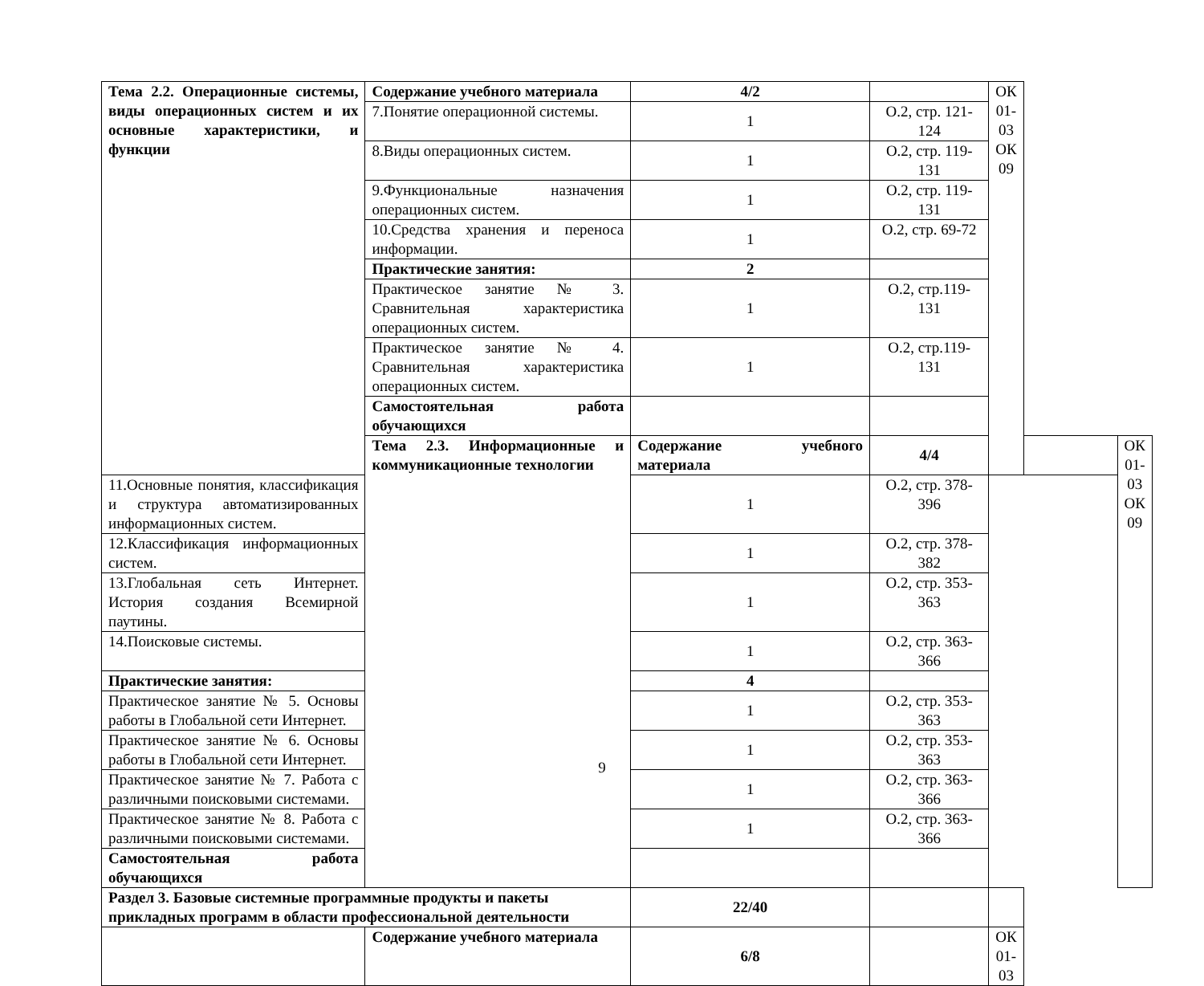| Тема 2.2. Операционные системы, виды операционных систем и их основные характеристики, и функции | Содержание учебного материала | 4/2 | | ОК 01-03 ОК 09 | | |
| | 7.Понятие операционной системы. | 1 | О.2, стр. 121-124 | | | |
| | 8.Виды операционных систем. | 1 | О.2, стр. 119-131 | | | |
| | 9.Функциональные назначения операционных систем. | 1 | О.2, стр. 119-131 | | | |
| | 10.Средства хранения и переноса информации. | 1 | О.2, стр. 69-72 | | | |
| | Практические занятия: | 2 | | | | |
| | Практическое занятие № 3. Сравнительная характеристика операционных систем. | 1 | О.2, стр.119-131 | | | |
| | Практическое занятие № 4. Сравнительная характеристика операционных систем. | 1 | О.2, стр.119-131 | | | |
| | Самостоятельная работа обучающихся | | | | | |
| | Тема 2.3. Информационные и коммуникационные технологии | Содержание учебного материала | 4/4 | | | ОК 01-03 ОК 09 |
| 11.Основные понятия, классификация и структура автоматизированных информационных систем. | | 1 | О.2, стр. 378-396 | | | |
| 12.Классификация информационных систем. | | 1 | О.2, стр. 378-382 | | | |
| 13.Глобальная сеть Интернет. История создания Всемирной паутины. | | 1 | О.2, стр. 353-363 | | | |
| 14.Поисковые системы. | | 1 | О.2, стр. 363-366 | | | |
| Практические занятия: | | 4 | | | | |
| Практическое занятие № 5. Основы работы в Глобальной сети Интернет. | | 1 | О.2, стр. 353-363 | | | |
| Практическое занятие № 6. Основы работы в Глобальной сети Интернет. | | 1 | О.2, стр. 353-363 | | | |
| Практическое занятие № 7. Работа с различными поисковыми системами. | | 1 | О.2, стр. 363-366 | | | |
| Практическое занятие № 8. Работа с различными поисковыми системами. | | 1 | О.2, стр. 363-366 | | | |
| Самостоятельная работа обучающихся | | | | | | |
| Раздел 3. Базовые системные программные продукты и пакеты прикладных программ в области профессиональной деятельности | | 22/40 | | | | |
| | Содержание учебного материала | 6/8 | | ОК 01-03 | | |
9